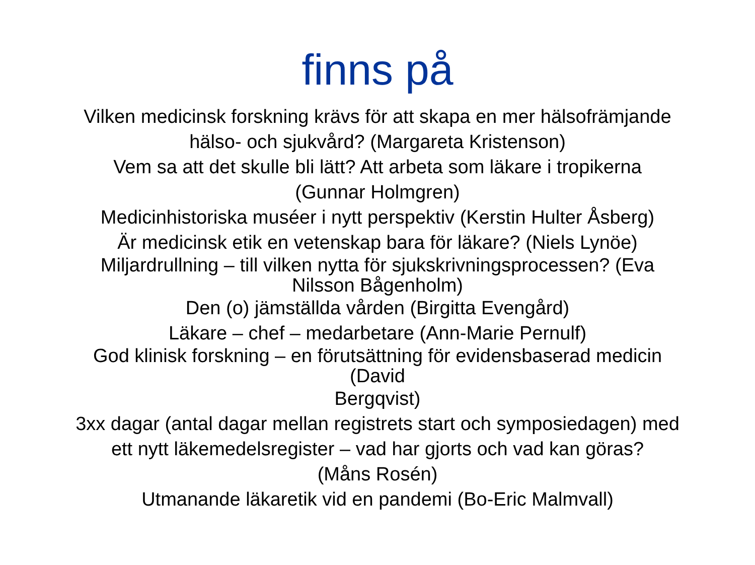finns på
Vilken medicinsk forskning krävs för att skapa en mer hälsofrämjande
hälso- och sjukvård? (Margareta Kristenson)
Vem sa att det skulle bli lätt? Att arbeta som läkare i tropikerna
(Gunnar Holmgren)
Medicinhistoriska muséer i nytt perspektiv (Kerstin Hulter Åsberg)
Är medicinsk etik en vetenskap bara för läkare? (Niels Lynöe)
Miljardrullning – till vilken nytta för sjukskrivningsprocessen? (Eva
Nilsson Bågenholm)
Den (o) jämställda vården (Birgitta Evengård)
Läkare – chef – medarbetare (Ann-Marie Pernulf)
God klinisk forskning – en förutsättning för evidensbaserad medicin
(David
Bergqvist)
3xx dagar (antal dagar mellan registrets start och symposiedagen) med
ett nytt läkemedelsregister – vad har gjorts och vad kan göras?
(Måns Rosén)
Utmanande läkaretik vid en pandemi (Bo-Eric Malmvall)